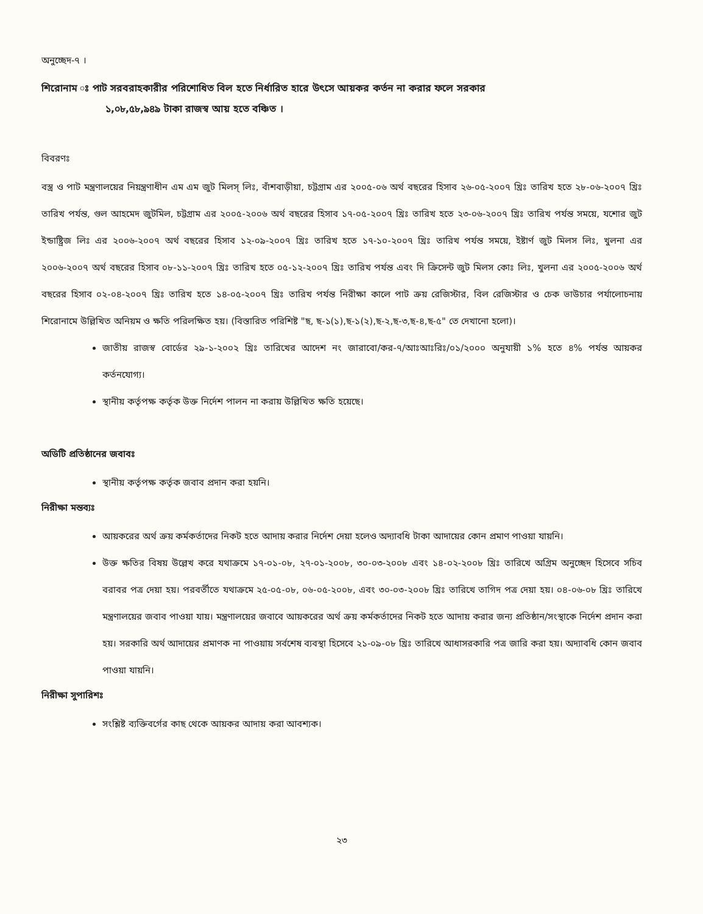অনুচ্ছেদ-৭ ।
শিরোনাম ঃ পাট সরবরাহকারীর পরিশোধিত বিল হতে নির্ধারিত হারে উৎসে আয়কর কর্তন না করার ফলে সরকার
১,০৮,৫৮,৯৪৯ টাকা রাজস্ব আয় হতে বঞ্চিত ।
বিবরণঃ
বস্ত্র ও পাট মন্ত্রণালয়ের নিয়ন্ত্রণাধীন এম এম জুট মিলস্ লিঃ, বাঁশবাড়ীয়া, চট্টগ্রাম এর ২০০৫-০৬ অর্থ বছরের হিসাব ২৬-০৫-২০০৭ খ্রিঃ তারিখ হতে ২৮-০৬-২০০৭ খ্রিঃ তারিখ পর্যন্ত, গুল আহমেদ জুটমিল, চট্টগ্রাম এর ২০০৫-২০০৬ অর্থ বছরের হিসাব ১৭-০৫-২০০৭ খ্রিঃ তারিখ হতে ২৩-০৬-২০০৭ খ্রিঃ তারিখ পর্যন্ত সময়ে, যশোর জুট ইন্ডাষ্ট্রিজ লিঃ এর ২০০৬-২০০৭ অর্থ বছরের হিসাব ১২-০৯-২০০৭ খ্রিঃ তারিখ হতে ১৭-১০-২০০৭ খ্রিঃ তারিখ পর্যন্ত সময়ে, ইষ্টার্ণ জুট মিলস লিঃ, খুলনা এর ২০০৬-২০০৭ অর্থ বছরের হিসাব ০৮-১১-২০০৭ খ্রিঃ তারিখ হতে ০৫-১২-২০০৭ খ্রিঃ তারিখ পর্যন্ত এবং দি ক্রিসেন্ট জুট মিলস কোঃ লিঃ, খুলনা এর ২০০৫-২০০৬ অর্থ বছরের হিসাব ০২-০৪-২০০৭ খ্রিঃ তারিখ হতে ১৪-০৫-২০০৭ খ্রিঃ তারিখ পর্যন্ত নিরীক্ষা কালে পাট ক্রয় রেজিস্টার, বিল রেজিস্টার ও চেক ভাউচার পর্যালোচনায় শিরোনামে উল্লিখিত অনিয়ম ও ক্ষতি পরিলক্ষিত হয়। (বিস্তারিত পরিশিষ্ট "ছ, ছ-১(১),ছ-১(২),ছ-২,ছ-৩,ছ-৪,ছ-৫" তে দেখানো হলো)।
জাতীয় রাজস্ব বোর্ডের ২৯-১-২০০২ খ্রিঃ তারিখের আদেশ নং জারাবো/কর-৭/আঃআঃরিঃ/০১/২০০০ অনুযায়ী ১% হতে ৪% পর্যন্ত আয়কর কর্তনযোগ্য।
স্থানীয় কর্তৃপক্ষ কর্তৃক উক্ত নির্দেশ পালন না করায় উল্লিখিত ক্ষতি হয়েছে।
অডিটি প্রতিষ্ঠানের জবাবঃ
স্থানীয় কর্তৃপক্ষ কর্তৃক জবাব প্রদান করা হয়নি।
নিরীক্ষা মন্তব্যঃ
আয়করের অর্থ ক্রয় কর্মকর্তাদের নিকট হতে আদায় করার নির্দেশ দেয়া হলেও অদ্যাবধি টাকা আদায়ের কোন প্রমাণ পাওয়া যায়নি।
উক্ত ক্ষতির বিষয় উল্লেখ করে যথাক্রমে ১৭-০১-০৮, ২৭-০১-২০০৮, ৩০-০৩-২০০৮ এবং ১৪-০২-২০০৮ খ্রিঃ তারিখে অগ্রিম অনুচ্ছেদ হিসেবে সচিব বরাবর পত্র দেয়া হয়। পরবর্তীতে যথাক্রমে ২৫-০৫-০৮, ০৬-০৫-২০০৮, এবং ৩০-০৩-২০০৮ খ্রিঃ তারিখে তাগিদ পত্র দেয়া হয়। ০৪-০৬-০৮ খ্রিঃ তারিখে মন্ত্রণালয়ের জবাব পাওয়া যায়। মন্ত্রণালয়ের জবাবে আয়করের অর্থ ক্রয় কর্মকর্তাদের নিকট হতে আদায় করার জন্য প্রতিষ্ঠান/সংস্থাকে নির্দেশ প্রদান করা হয়। সরকারি অর্থ আদায়ের প্রমাণক না পাওয়ায় সর্বশেষ ব্যবস্থা হিসেবে ২১-০৯-০৮ খ্রিঃ তারিখে আধাসরকারি পত্র জারি করা হয়। অদ্যাবধি কোন জবাব পাওয়া যায়নি।
নিরীক্ষা সুপারিশঃ
সংশ্লিষ্ট ব্যক্তিবর্গের কাছ থেকে আয়কর আদায় করা আবশ্যক।
২৩